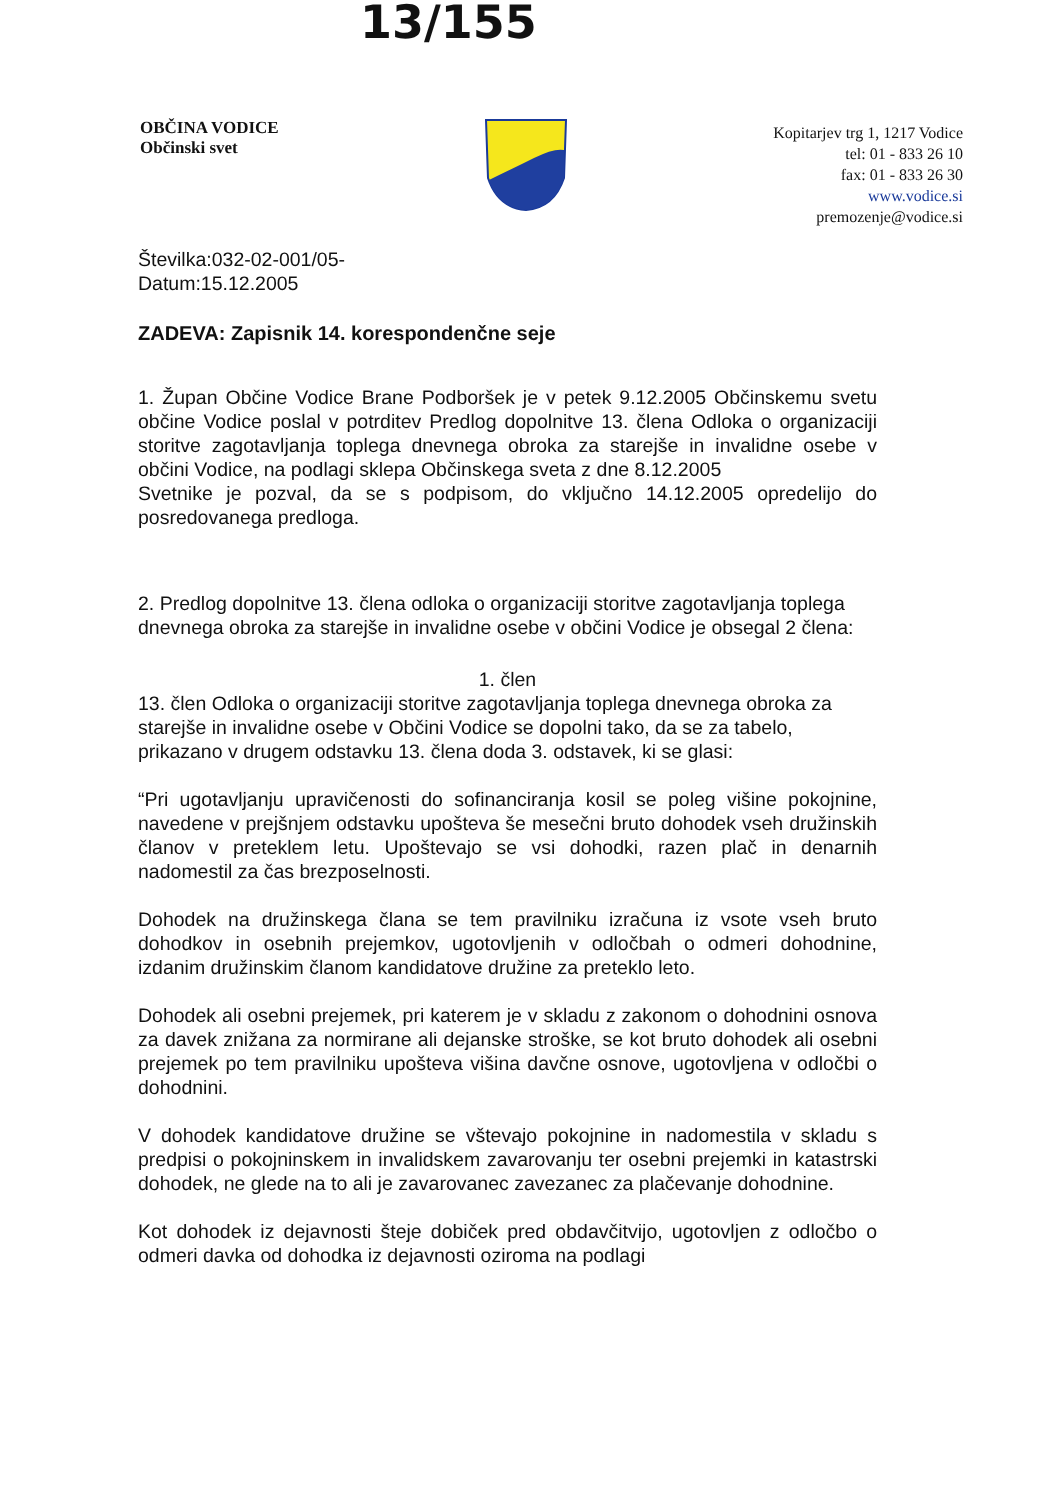13/155
OBČINA VODICE
Občinski svet
Kopitarjev trg 1, 1217 Vodice
tel: 01 - 833 26 10
fax: 01 - 833 26 30
www.vodice.si
premozenje@vodice.si
Številka:032-02-001/05-
Datum:15.12.2005
ZADEVA: Zapisnik 14. korespondenčne seje
1. Župan Občine Vodice Brane Podboršek je v petek 9.12.2005 Občinskemu svetu občine Vodice poslal v potrditev Predlog dopolnitve 13. člena Odloka o organizaciji storitve zagotavljanja toplega dnevnega obroka za starejše in invalidne osebe v občini Vodice, na podlagi sklepa Občinskega sveta z dne 8.12.2005
Svetnike je pozval, da se s podpisom, do vključno 14.12.2005 opredelijo do posredovanega predloga.
2. Predlog dopolnitve 13. člena odloka o organizaciji storitve zagotavljanja toplega dnevnega obroka za starejše in invalidne osebe v občini Vodice je obsegal 2 člena:
1. člen
13. člen Odloka o organizaciji storitve zagotavljanja toplega dnevnega obroka za starejše in invalidne osebe v Občini Vodice se dopolni tako, da se za tabelo, prikazano v drugem odstavku 13. člena doda 3. odstavek, ki se glasi:
“Pri ugotavljanju upravičenosti do sofinanciranja kosil se poleg višine pokojnine, navedene v prejšnjem odstavku upošteva še mesečni bruto dohodek vseh družinskih članov v preteklem letu. Upoštevajo se vsi dohodki, razen plač in denarnih nadomestil za čas brezposelnosti.
Dohodek na družinskega člana se tem pravilniku izračuna iz vsote vseh bruto dohodkov in osebnih prejemkov, ugotovljenih v odločbah o odmeri dohodnine, izdanim družinskim članom kandidatove družine za preteklo leto.
Dohodek ali osebni prejemek, pri katerem je v skladu z zakonom o dohodnini osnova za davek znižana za normirane ali dejanske stroške, se kot bruto dohodek ali osebni prejemek po tem pravilniku upošteva višina davčne osnove, ugotovljena v odločbi o dohodnini.
V dohodek kandidatove družine se vštevajo pokojnine in nadomestila v skladu s predpisi o pokojninskem in invalidskem zavarovanju ter osebni prejemki in katastrski dohodek, ne glede na to ali je zavarovanec zavezanec za plačevanje dohodnine.
Kot dohodek iz dejavnosti šteje dobiček pred obdavčitvijo, ugotovljen z odločbo o odmeri davka od dohodka iz dejavnosti oziroma na podlagi